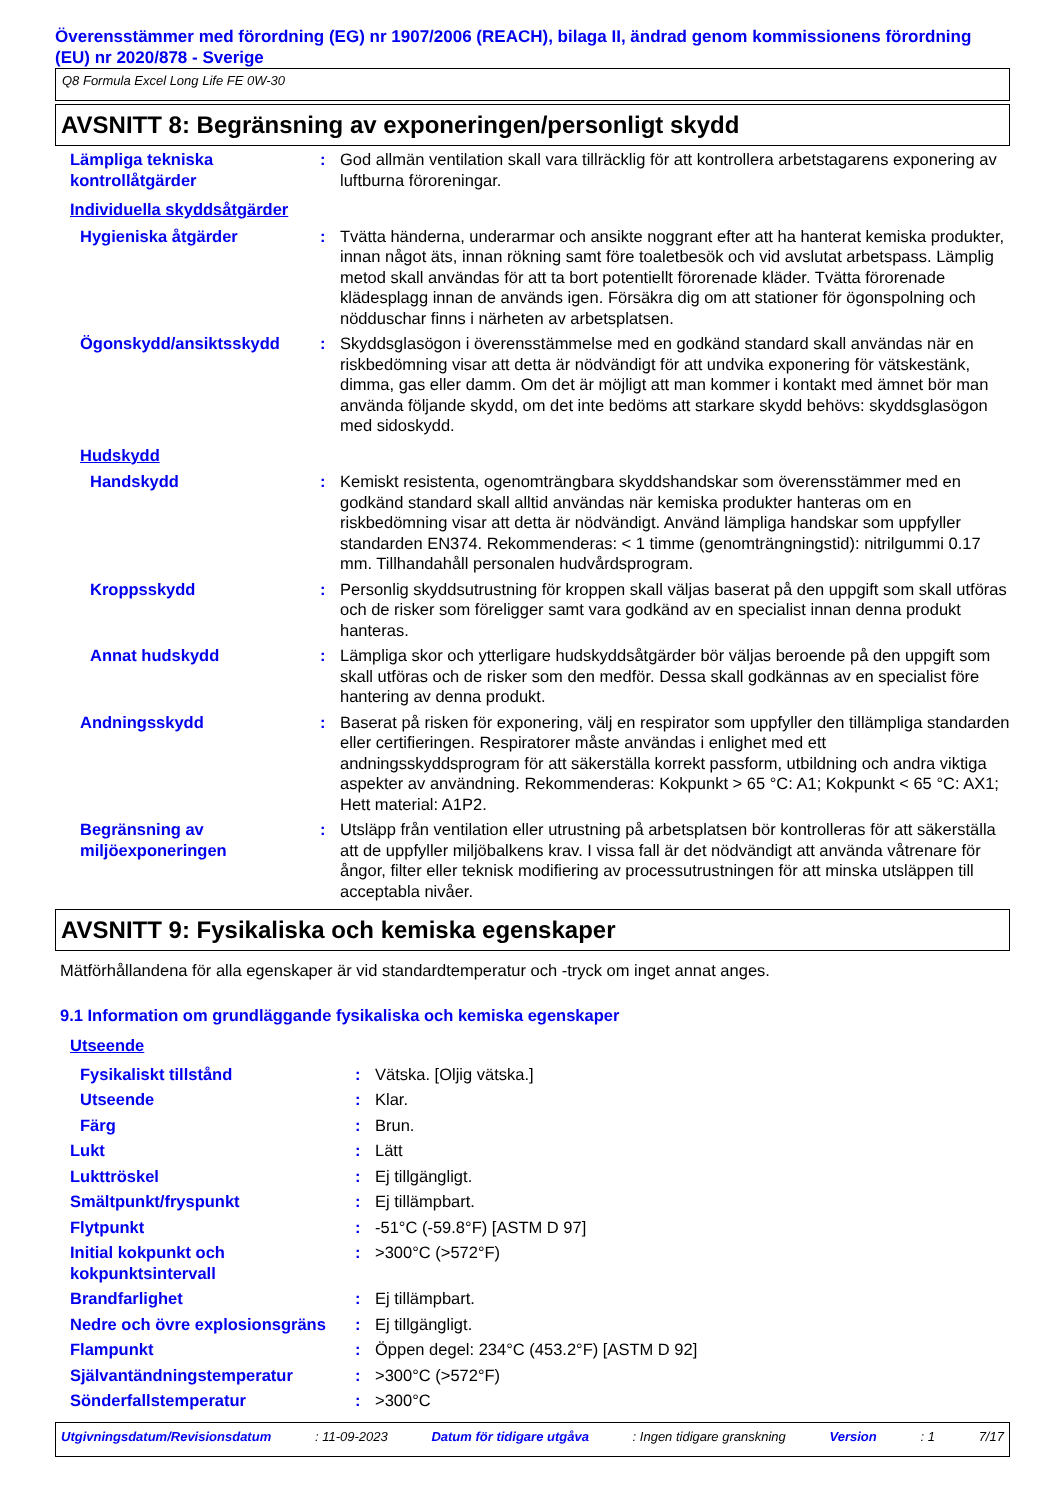Överensstämmer med förordning (EG) nr 1907/2006 (REACH), bilaga II, ändrad genom kommissionens förordning (EU) nr 2020/878 - Sverige
Q8 Formula Excel Long Life FE 0W-30
AVSNITT 8: Begränsning av exponeringen/personligt skydd
| Lämpliga tekniska kontrollåtgärder | : | God allmän ventilation skall vara tillräcklig för att kontrollera arbetstagarens exponering av luftburna föroreningar. |
| Individuella skyddsåtgärder | | |
| Hygieniska åtgärder | : | Tvätta händerna, underarmar och ansikte noggrant efter att ha hanterat kemiska produkter, innan något äts, innan rökning samt före toaletbesök och vid avslutat arbetspass. Lämplig metod skall användas för att ta bort potentiellt förorenade kläder. Tvätta förorenade klädesplagg innan de används igen. Försäkra dig om att stationer för ögonspolning och nödduschar finns i närheten av arbetsplatsen. |
| Ögonskydd/ansiktsskydd | : | Skyddsglasögon i överensstämmelse med en godkänd standard skall användas när en riskbedömning visar att detta är nödvändigt för att undvika exponering för vätskestänk, dimma, gas eller damm. Om det är möjligt att man kommer i kontakt med ämnet bör man använda följande skydd, om det inte bedöms att starkare skydd behövs: skyddsglasögon med sidoskydd. |
| Hudskydd | | |
| Handskydd | : | Kemiskt resistenta, ogenomträngbara skyddshandskar som överensstämmer med en godkänd standard skall alltid användas när kemiska produkter hanteras om en riskbedömning visar att detta är nödvändigt. Använd lämpliga handskar som uppfyller standarden EN374. Rekommenderas: < 1 timme (genomträngningstid): nitrilgummi 0.17 mm. Tillhandahåll personalen hudvårdsprogram. |
| Kroppsskydd | : | Personlig skyddsutrustning för kroppen skall väljas baserat på den uppgift som skall utföras och de risker som föreligger samt vara godkänd av en specialist innan denna produkt hanteras. |
| Annat hudskydd | : | Lämpliga skor och ytterligare hudskyddsåtgärder bör väljas beroende på den uppgift som skall utföras och de risker som den medför. Dessa skall godkännas av en specialist före hantering av denna produkt. |
| Andningsskydd | : | Baserat på risken för exponering, välj en respirator som uppfyller den tillämpliga standarden eller certifieringen. Respiratorer måste användas i enlighet med ett andningsskyddsprogram för att säkerställa korrekt passform, utbildning och andra viktiga aspekter av användning. Rekommenderas: Kokpunkt > 65 °C: A1; Kokpunkt < 65 °C: AX1; Hett material: A1P2. |
| Begränsning av miljöexponeringen | : | Utsläpp från ventilation eller utrustning på arbetsplatsen bör kontrolleras för att säkerställa att de uppfyller miljöbalkens krav. I vissa fall är det nödvändigt att använda våtrenare för ångor, filter eller teknisk modifiering av processutrustningen för att minska utsläppen till acceptabla nivåer. |
AVSNITT 9: Fysikaliska och kemiska egenskaper
Mätförhållandena för alla egenskaper är vid standardtemperatur och -tryck om inget annat anges.
9.1 Information om grundläggande fysikaliska och kemiska egenskaper
| Utseende | | |
| Fysikaliskt tillstånd | : | Vätska. [Oljig vätska.] |
| Utseende | : | Klar. |
| Färg | : | Brun. |
| Lukt | : | Lätt |
| Lukttröskel | : | Ej tillgängligt. |
| Smältpunkt/fryspunkt | : | Ej tillämpbart. |
| Flytpunkt | : | -51°C (-59.8°F) [ASTM D 97] |
| Initial kokpunkt och kokpunktsintervall | : | >300°C (>572°F) |
| Brandfarlighet | : | Ej tillämpbart. |
| Nedre och övre explosionsgräns | : | Ej tillgängligt. |
| Flampunkt | : | Öppen degel: 234°C (453.2°F) [ASTM D 92] |
| Självantändningstemperatur | : | >300°C (>572°F) |
| Sönderfallstemperatur | : | >300°C |
Utgivningsdatum/Revisionsdatum : 11-09-2023 Datum för tidigare utgåva : Ingen tidigare granskning Version : 1 7/17